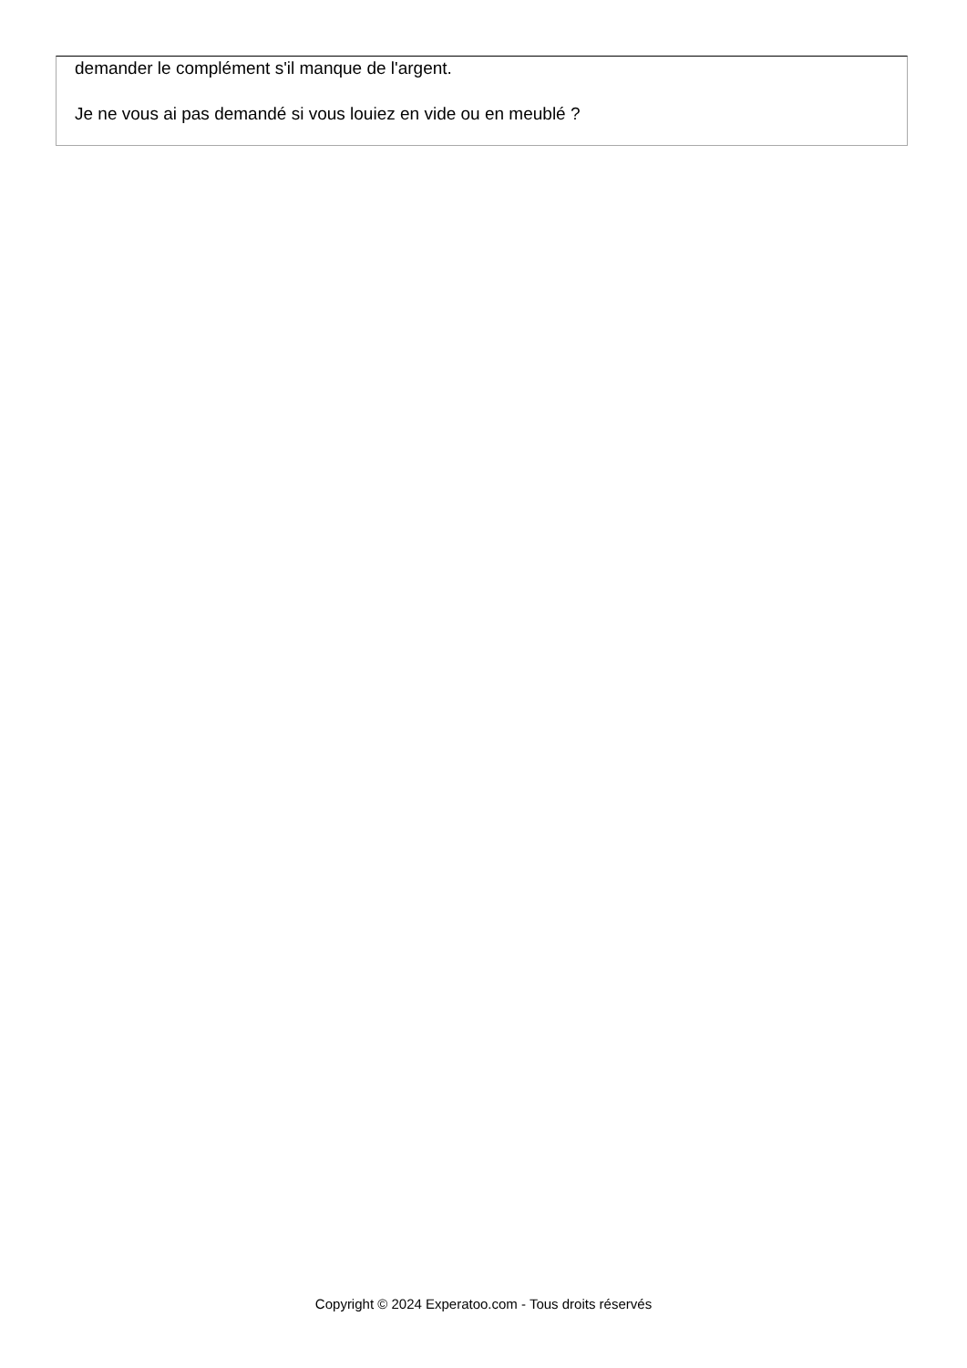demander le complément s'il manque de l'argent.
Je ne vous ai pas demandé si vous louiez en vide ou en meublé ?
Copyright © 2024 Experatoo.com - Tous droits réservés